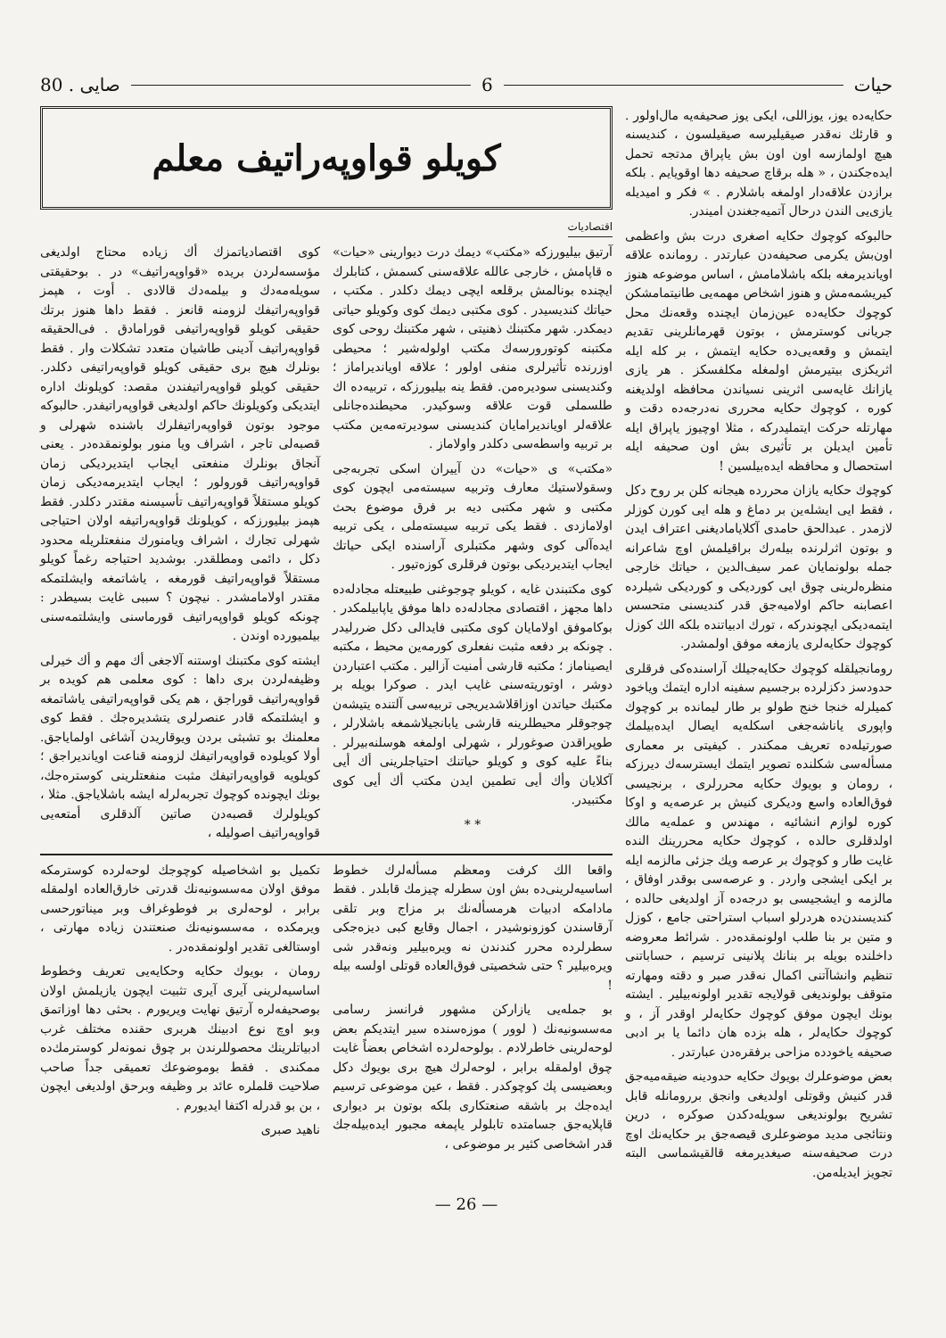حيات 6 صایی . 80
حکایه‌ده یوز، یوزاللی، ایکی یوز صحیفه‌یه مال‌اولور . و قارئك نه‌قدر صیقیلیرسه صیقیلسون ، کندیسنه هیچ اولمازسه اون اون بش یاپراق مدتجه تحمل ایده‌جکندن ، « هله برقاچ صحیفه دها اوقویایم . بلکه برازدن علاقه‌دار اولمغه باشلارم . » فکر و امیدیله یازی‌یی الندن درحال آتمیه‌جغندن امیندر.
حالبوکه کوچوك حکایه اصغری درت بش واعظمی اون‌بش یکرمی صحیفه‌دن عبارتدر . رومانده علاقه اویاندیرمغه بلکه باشلامامش ، اساس موضوعه هنوز کیریشمه‌مش و هنوز اشخاص مهمه‌یی طانیتمامشکن کوچوك حکایه‌ده عین‌زمان ایچنده وقعه‌نك محل جریانی کوسترمش ، بوتون قهرمانلرینی تقدیم ایتمش و وقعه‌یی‌ده حکایه ایتمش ، بر کله ایله اثریکزی بیتیرمش اولمغله مکلفسکز . هر یازی یازانك غایه‌سی اثرینی نسیاندن محافظه اولدیغنه کوره ، کوچوك حکایه محرری نه‌درجه‌ده دقت و مهارتله حرکت ایتملیدرکه ، مثلا اوچیوز یاپراق ایله تأمین ایدیلن بر تأثیری بش اون صحیفه ایله استحصال و محافظه ایده‌بیلسین !
کوچوك حکایه یازان محررده هیجانه کلن بر روح دکل ، فقط ایی ایشله‌ین بر دماغ و هله ایی کورن کوزلر لازمدر . عبدالحق حامدی آکلایامادیغنی اعتراف ایدن و بوتون اثرلرنده بیله‌رك براقیلمش اوچ شاعرانه جمله بولونمایان عمر سیف‌الدین ، حیاتك خارجی منظره‌لرینی چوق ایی کوردیکی و کوردیکی شیلرده اعصابنه حاکم اولامیه‌جق قدر کندیسنی متحسس ایتمه‌دیکی ایچوندرکه ، تورك ادبیاتنده بلکه الك کوزل کوچوك حکایه‌لری یازمغه موفق اولمشدر.
رومانجیلقله کوچوك حکایه‌جیلك آراسنده‌کی فرقلری حدودسز دکزلرده برجسیم سفینه اداره ایتمك ویاخود کمیلرله خنجا خنج طولو بر طار لیمانده بر کوچوك واپوری یاناشه‌جغی اسکله‌یه ایصال ایده‌بیلمك صورتیله‌ده تعریف ممکندر . کیفیتی بر معماری مسأله‌سی شکلنده تصویر ایتمك ایسترسه‌ك دیرزکه ، رومان و بویوك حکایه محررلری ، برنجیسی فوق‌العاده واسع ودیکری کنیش بر عرصه‌یه و اوکا کوره لوازم انشائیه ، مهندس و عمله‌یه مالك اولدقلری حالده ، کوچوك حکایه محررینك النده غایت طار و کوچوك بر عرصه ویك جزئی مالزمه ایله بر ایکی ایشجی واردر . و عرصه‌سی بوقدر اوفاق ، مالزمه و ایشجیسی بو درجه‌ده آز اولدیغی حالده ، کندیسندن‌ده هردرلو اسباب استراحتی جامع ، کوزل و متین بر بنا طلب اولونمقده‌در . شرائط معروضه داخلنده بویله بر بنانك پلانینی ترسیم ، حساباتنی تنظیم وانشاآتنی اکمال نه‌قدر صبر و دقته ومهارته متوقف بولوندیغی قولایجه تقدیر اولونه‌بیلیر . ایشته بونك ایچون موفق کوچوك حکایه‌لر اوقدر آز ، و کوچوك حکایه‌لر ، هله بزده هان دائما یا بر ادبی صحیفه یاخودده مزاحی برفقره‌دن عبارتدر .
بعض موضوعلرك بویوك حکایه حدودینه ضیقه‌میه‌جق قدر کنیش وقوتلی اولدیغی وانجق بررومانله قابل تشریح بولوندیغی سویله‌دکدن صوکره ، درین ونتائجی مدید موضوعلری قیصه‌جق بر حکایه‌نك اوچ درت صحیفه‌سنه صیغدیرمغه قالقیشماسی البته تجویز ایدیله‌من.
کویلو قواوپه‌راتیف معلم
اقتصادیات
آرتیق بیلیورزکه «مکتب» دیمك درت دیوارینی «حیات» ه قاپامش ، خارجی عالله علاقه‌سنی کسمش ، کتابلرك ایچنده بونالمش برقلعه ایچی دیمك دکلدر . مکتب ، حیاتك کندیسیدر . کوی مکتبی دیمك کوی وکویلو حیاتی دیمکدر. شهر مکتبنك ذهنیتی ، شهر مکتبنك روحی کوی مکتبنه کوتورورسه‌ك مکتب اولوله‌شیر ؛ محیطی اوزرنده تأثیرلری منفی اولور ؛ علاقه اویاندیراماز ؛ وکندیسنی سودیره‌من. فقط ینه بیلیورزکه ، تربیه‌ده اك طلسملی قوت علاقه وسوکیدر. محیطنده‌جانلی علاقه‌لر اویاندیرامایان کندیسنی سودیرته‌مه‌ین مکتب بر تربیه واسطه‌سی دکلدر واولاماز .
«مکتب» ی «حیات» دن آییران اسکی تجربه‌جی وسقولاستیك معارف وتربیه سیسته‌می ایچون کوی مکتبی و شهر مکتبی دیه بر فرق موضوع بحث اولامازدی . فقط یکی تربیه سیسته‌ملی ، یکی تربیه ایده‌آلی کوی وشهر مکتبلری آراسنده ایکی حیاتك ایجاب ایتدیردیکی بوتون فرقلری کوزه‌تیور .
کوی مکتبندن غایه ، کویلو چوجوغنی طبیعتله مجادله‌ده داها مجهز ، اقتصادی مجادله‌ده داها موفق یاپابیلمکدر . بوکاموفق اولامایان کوی مکتبی فایدالی دکل ضررلیدر . چونکه بر دفعه مثبت نفعلری کورمه‌ین محیط ، مکتبه ایصیناماز ؛ مکتبه قارشی أمنیت آزالیر . مکتب اعتباردن دوشر ، اوتوریته‌سنی غایب ایدر . صوکرا بویله بر مکتبك حیاتدن اوزاقلاشدیریجی تربیه‌سی آلتنده یتیشه‌ن چوجوقلر محیطلرینه قارشی یابانجیلاشمغه باشلارلر ، طوپراقدن صوغورلر ، شهرلی اولمغه هوسلنه‌بیرلر . بناءً علیه کوی و کویلو حیاتنك احتیاجلرینی أك أیی آکلایان وأك أیی تطمین ایدن مکتب أك أیی کوی مکتبیدر.
* *
کوی اقتصادیاتمزك أك زیاده محتاج اولدیغی مؤسسه‌لردن بریده «قواوپه‌راتیف» در . بوحقیقتی سویله‌مه‌دك و بیلمه‌دك قالادی . أوت ، هپمز قواوپه‌راتیفك لزومنه قانعز . فقط داها هنوز برتك حقیقی کویلو قواوپه‌راتیفی قورامادق . فی‌الحقیقه قواوپه‌راتیف آدینی طاشیان متعدد تشکلات وار . فقط بونلرك هیچ بری حقیقی کویلو قواوپه‌راتیفی دکلدر. حقیقی کویلو قواوپه‌راتیفندن مقصد: کویلونك اداره ایتدیکی وکویلونك حاکم اولدیغی قواوپه‌راتیفدر. حالبوکه موجود بوتون قواوپه‌راتیفلرك باشنده شهرلی و قصبه‌لی تاجر ، اشراف ویا منور بولونمقده‌در . یعنی آنجاق بونلرك منفعتی ایجاب ایتدیردیکی زمان قواوپه‌راتیف قورولور ؛ ایجاب ایتدیرمه‌دیکی زمان کویلو مستقلاً قواوپه‌راتیف تأسیسنه مقتدر دکلدر. فقط هپمز بیلیورزکه ، کویلونك قواوپه‌راتیفه اولان احتیاجی شهرلی تجارك ، اشراف ویامنورك منفعتلریله محدود دکل ، دائمی ومطلقدر. بوشدید احتیاجه رغماً کویلو مستقلاً قواوپه‌راتیف قورمغه ، یاشاتمغه وایشلتمکه مقتدر اولامامشدر . نیچون ؟ سببی غایت بسیطدر : چونکه کویلو قواوپه‌راتیف قورماسنی وایشلتمه‌سنی بیلمیورده اوندن .
ایشته کوی مکتبنك اوستنه آلاجغی أك مهم و أك خیرلی وظیفه‌لردن بری داها : کوی معلمی هم کویده بر قواوپه‌راتیف قوراجق ، هم یکی قواوپه‌راتیفی یاشاتمغه و ایشلتمکه قادر عنصرلری یتشدیره‌جك . فقط کوی معلمنك بو تشبثی بردن ویوقاریدن آشاغی اولمایاجق. أولا کویلوده قواوپه‌راتیفك لزومنه قناعت اویاندیراجق ؛ کویلویه قواوپه‌راتیفك مثبت منفعتلرینی کوستره‌جك، بونك ایچونده کوچوك تجربه‌لرله ایشه باشلایاجق. مثلا ، کویلولرك قصبه‌دن صاتین آلدقلری أمتعه‌یی قواوپه‌راتیف اصولیله ،
واقعا الك کرفت ومعظم مسأله‌لرك خطوط اساسیه‌لرینی‌ده بش اون سطرله چیزمك قابلدر . فقط مادامکه ادبیات هرمسأله‌نك بر مزاج وبر تلقی آرقاسندن کوزونوشیدر ، اجمال وقایع کبی دیزه‌جکی سطرلرده محرر کندندن نه ویره‌بیلیر ونه‌قدر شی ویره‌بیلیر ؟ حتی شخصیتی فوق‌العاده قوتلی اولسه بیله !
بو جمله‌یی یازارکن مشهور فرانسز رسامی مه‌سسونیه‌نك ( لوور ) موزه‌سنده سیر ایتدیکم بعض لوحه‌لرینی خاطرلادم . بولوحه‌لرده اشخاص بعضاً غایت چوق اولمقله برابر ، لوحه‌لرك هیچ بری بویوك دکل وبعضیسی پك کوچوکدر . فقط ، عین موضوعی ترسیم ایده‌جك بر باشقه صنعتکاری بلکه بوتون بر دیواری قاپلایه‌جق جسامتده تابلولر یاپمغه مجبور ایده‌بیله‌جك قدر اشخاصی کثیر بر موضوعی ،
تکمیل بو اشخاصیله کوچوجك لوحه‌لرده کوسترمکه موفق اولان مه‌سسونیه‌نك قدرتی خارق‌العاده اولمقله برابر ، لوحه‌لری بر فوطوغراف وبر میناتورحسی ویرمکده ، مه‌سسونیه‌نك صنعتندن زیاده مهارتی ، اوستالغی تقدیر اولونمقده‌در .
رومان ، بویوك حکایه وحکایه‌یی تعریف وخطوط اساسیه‌لرینی آیری آیری تثبیت ایچون یازیلمش اولان بوصحیفه‌لره آرتیق نهایت ویریورم . بحثی دها اوزاتمق وبو اوچ نوع ادبینك هربری حقنده مختلف غرب ادبیاتلرینك محصوللرندن بر چوق نمونه‌لر کوسترمك‌ده ممکندی . فقط بوموضوعك تعمیقی جداً صاحب صلاحیت قلملره عائد بر وظیفه وبرحق اولدیغی ایچون ، بن بو قدرله اکتفا ایدیورم .
ناهید صبری
— 26 —